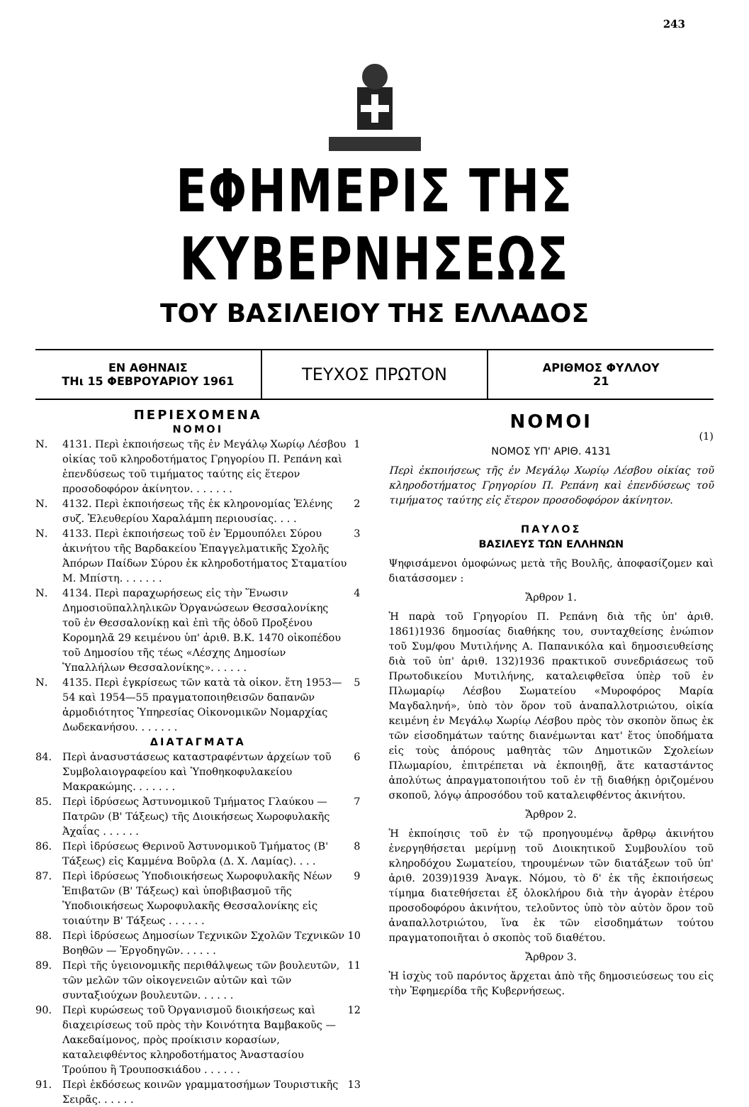243
ΕΦΗΜΕΡΙΣ ΤΗΣ ΚΥΒΕΡΝΗΣΕΩΣ
ΤΟΥ ΒΑΣΙΛΕΙΟΥ ΤΗΣ ΕΛΛΑΔΟΣ
ΕΝ ΑΘΗΝΑΙΣ
ΤΗι 15 ΦΕΒΡΟΥΑΡΙΟΥ 1961
ΤΕΥΧΟΣ ΠΡΩΤΟΝ
ΑΡΙΘΜΟΣ ΦΥΛΛΟΥ
21
ΠΕΡΙΕΧΟΜΕΝΑ
ΝΟΜΟΙ
Ν. 4131. Περὶ ἐκποιήσεως τῆς ἐν Μεγάλῳ Χωρίῳ Λέσβου οἰκίας τοῦ κληροδοτήματος Γρηγορίου Π. Ρεπάνη καὶ ἐπενδύσεως τοῦ τιμήματος ταύτης εἰς ἕτερον προσοδοφόρον ἀκίνητον. . . . . . . 1
Ν. 4132. Περὶ ἐκποιήσεως τῆς ἐκ κληρονομίας Ἑλένης συζ. Ἐλευθερίου Χαραλάμπη περιουσίας. . . . 2
Ν. 4133. Περὶ ἐκποιήσεως τοῦ ἐν Ἑρμουπόλει Σύρου ἀκινήτου τῆς Βαρδακείου Ἐπαγγελματικῆς Σχολῆς Ἀπόρων Παίδων Σύρου ἐκ κληροδοτήματος Σταματίου Μ. Μπίστη. . . . . . . 3
Ν. 4134. Περὶ παραχωρήσεως εἰς τὴν Ἕνωσιν Δημοσιοϋπαλληλικῶν Ὀργανώσεων Θεσσαλονίκης τοῦ ἐν Θεσσαλονίκῃ καὶ ἐπὶ τῆς ὁδοῦ Προξένου Κορομηλᾶ 29 κειμένου ὑπ' ἀριθ. Β.Κ. 1470 οἰκοπέδου τοῦ Δημοσίου τῆς τέως «Λέσχης Δημοσίων Ὑπαλλήλων Θεσσαλονίκης». . . . . . 4
Ν. 4135. Περὶ ἐγκρίσεως τῶν κατὰ τὰ οἰκον. ἔτη 1953—54 καὶ 1954—55 πραγματοποιηθεισῶν δαπανῶν ἁρμοδιότητος Ὑπηρεσίας Οἰκονομικῶν Νομαρχίας Δωδεκανήσου. . . . . . . 5
ΔΙΑΤΑΓΜΑΤΑ
84. Περὶ ἀνασυστάσεως καταστραφέντων ἀρχείων τοῦ Συμβολαιογραφείου καὶ Ὑποθηκοφυλακείου Μακρακώμης. . . . . . . 6
85. Περὶ ἱδρύσεως Ἀστυνομικοῦ Τμήματος Γλαύκου — Πατρῶν (Β' Τάξεως) τῆς Διοικήσεως Χωροφυλακῆς Ἀχαΐας . . . . . . 7
86. Περὶ ἱδρύσεως Θερινοῦ Ἀστυνομικοῦ Τμήματος (Β' Τάξεως) εἰς Καμμένα Βοῦρλα (Δ. Χ. Λαμίας). . . . 8
87. Περὶ ἱδρύσεως Ὑποδιοικήσεως Χωροφυλακῆς Νέων Ἐπιβατῶν (Β' Τάξεως) καὶ ὑποβιβασμοῦ τῆς Ὑποδιοικήσεως Χωροφυλακῆς Θεσσαλονίκης εἰς τοιαύτην Β' Τάξεως . . . . . . 9
88. Περὶ ἱδρύσεως Δημοσίων Τεχνικῶν Σχολῶν Τεχνικῶν Βοηθῶν — Ἐργοδηγῶν. . . . . . 10
89. Περὶ τῆς ὑγειονομικῆς περιθάλψεως τῶν βουλευτῶν, τῶν μελῶν τῶν οἰκογενειῶν αὐτῶν καὶ τῶν συνταξιούχων βουλευτῶν. . . . . . 11
90. Περὶ κυρώσεως τοῦ Ὀργανισμοῦ διοικήσεως καὶ διαχειρίσεως τοῦ πρὸς τὴν Κοινότητα Βαμβακοῦς — Λακεδαίμονος, πρὸς προίκισιν κορασίων, καταλειφθέντος κληροδοτήματος Ἀναστασίου Τρούπου ἢ Τρουποσκιάδου . . . . . . 12
91. Περὶ ἐκδόσεως κοινῶν γραμματοσήμων Τουριστικῆς Σειρᾶς. . . . . . 13
ΝΟΜΟΙ
(1)
ΝΟΜΟΣ ΥΠ' ΑΡΙΘ. 4131
Περὶ ἐκποιήσεως τῆς ἐν Μεγάλῳ Χωρίῳ Λέσβου οἰκίας τοῦ κληροδοτήματος Γρηγορίου Π. Ρεπάνη καὶ ἐπενδύσεως τοῦ τιμήματος ταύτης εἰς ἕτερον προσοδοφόρον ἀκίνητον.
ΠΑΥΛΟΣ
ΒΑΣΙΛΕΥΣ ΤΩΝ ΕΛΛΗΝΩΝ
Ψηφισάμενοι ὁμοφώνως μετὰ τῆς Βουλῆς, ἀποφασίζομεν καὶ διατάσσομεν :
Ἄρθρον 1.
Ἡ παρὰ τοῦ Γρηγορίου Π. Ρεπάνη διὰ τῆς ὑπ' ἀριθ. 1861)1936 δημοσίας διαθήκης του, συνταχθείσης ἐνώπιον τοῦ Συμ/φου Μυτιλήνης Α. Παπανικόλα καὶ δημοσιευθείσης διὰ τοῦ ὑπ' ἀριθ. 132)1936 πρακτικοῦ συνεδριάσεως τοῦ Πρωτοδικείου Μυτιλήνης, καταλειφθεῖσα ὑπὲρ τοῦ ἐν Πλωμαρίῳ Λέσβου Σωματείου «Μυροφόρος Μαρία Μαγδαληνή», ὑπὸ τὸν ὅρον τοῦ ἀναπαλλοτριώτου, οἰκία κειμένη ἐν Μεγάλῳ Χωρίῳ Λέσβου πρὸς τὸν σκοπὸν ὅπως ἐκ τῶν εἰσοδημάτων ταύτης διανέμωνται κατ' ἔτος ὑποδήματα εἰς τοὺς ἀπόρους μαθητὰς τῶν Δημοτικῶν Σχολείων Πλωμαρίου, ἐπιτρέπεται νὰ ἐκποιηθῇ, ἅτε καταστάντος ἀπολύτως ἀπραγματοποιήτου τοῦ ἐν τῇ διαθήκῃ ὁριζομένου σκοποῦ, λόγῳ ἀπροσόδου τοῦ καταλειφθέντος ἀκινήτου.
Ἄρθρον 2.
Ἡ ἐκποίησις τοῦ ἐν τῷ προηγουμένῳ ἄρθρῳ ἀκινήτου ἐνεργηθήσεται μερίμνῃ τοῦ Διοικητικοῦ Συμβουλίου τοῦ κληροδόχου Σωματείου, τηρουμένων τῶν διατάξεων τοῦ ὑπ' ἀριθ. 2039)1939 Ἀναγκ. Νόμου, τὸ δ' ἐκ τῆς ἐκποιήσεως τίμημα διατεθήσεται ἐξ ὁλοκλήρου διὰ τὴν ἀγορὰν ἑτέρου προσοδοφόρου ἀκινήτου, τελοῦντος ὑπὸ τὸν αὐτὸν ὅρον τοῦ ἀναπαλλοτριώτου, ἵνα ἐκ τῶν εἰσοδημάτων τούτου πραγματοποιῆται ὁ σκοπὸς τοῦ διαθέτου.
Ἄρθρον 3.
Ἡ ἰσχὺς τοῦ παρόντος ἄρχεται ἀπὸ τῆς δημοσιεύσεως του εἰς τὴν Ἐφημερίδα τῆς Κυβερνήσεως.